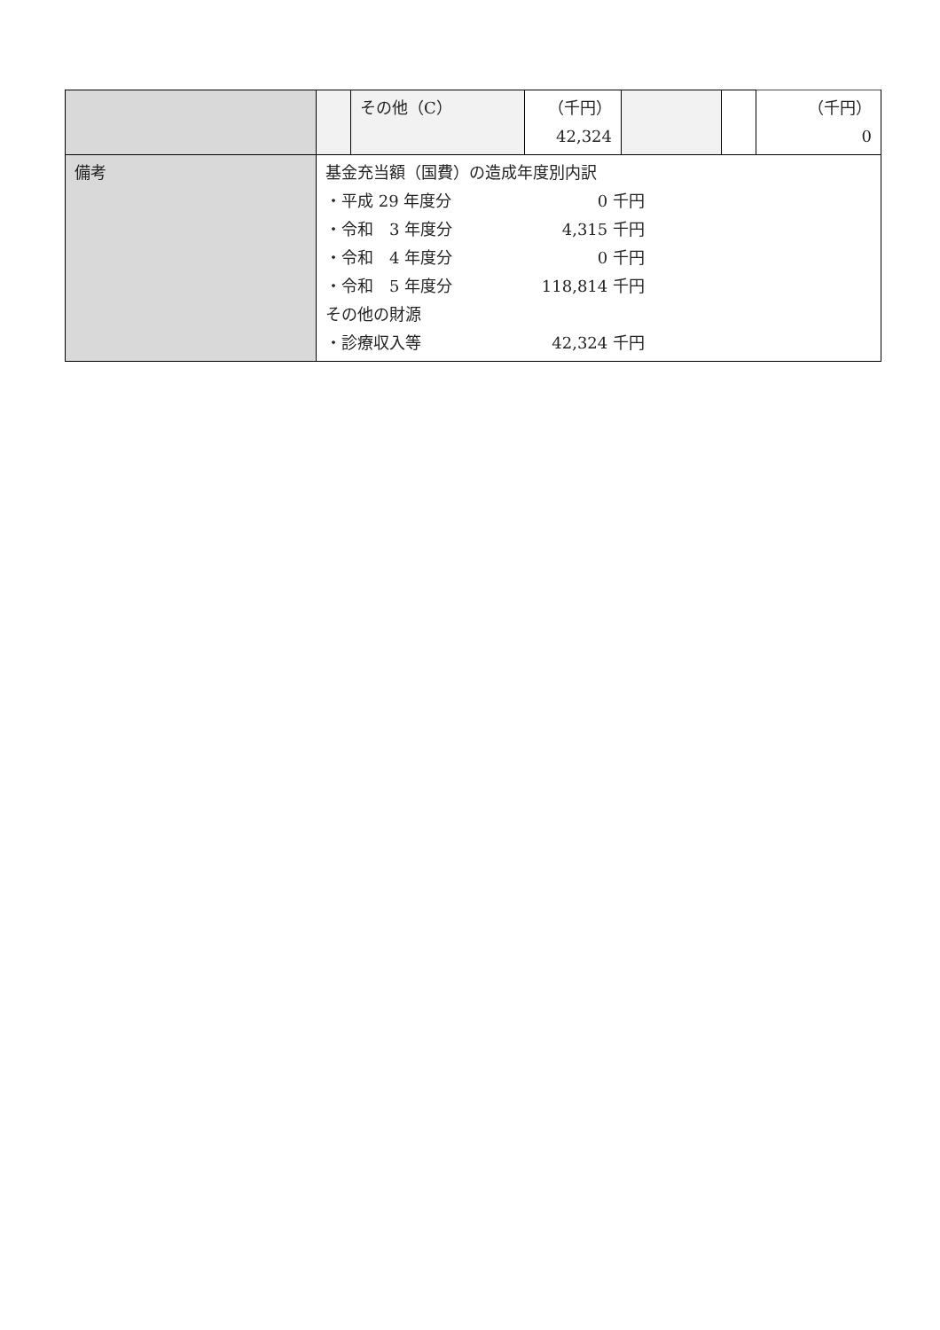| | | その他（C） | （千円） 42,324 | | | （千円） 0 |
| 備考 | 基金充当額（国費）の造成年度別内訳 ・平成 29 年度分 0 千円 ・令和 3 年度分 4,315 千円 ・令和 4 年度分 0 千円 ・令和 5 年度分 118,814 千円 その他の財源 ・診療収入等 42,324 千円 | | | | | |